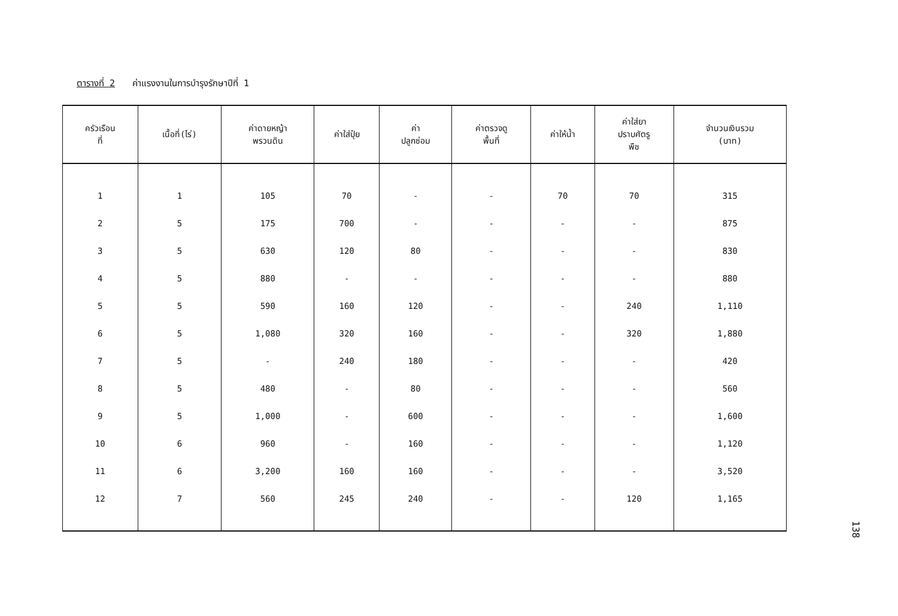ตารางที่ 2 ค่าแรงงานในการบำรุงรักษาปีที่ 1
| ครัวเรือน ที่ | เนื้อที่(ไร่) | ค่าดายหญ้า พรวนดิน | ค่าใส่ปุ๋ย | ค่า ปลูกซ่อม | ค่าตรวจดู พื้นที่ | ค่าให้น้ำ | ค่าใส่ยา ปราบศัตรู พืช | จำนวนเงินรวม (บาท) |
| --- | --- | --- | --- | --- | --- | --- | --- | --- |
| 1 | 1 | 105 | 70 | - | - | 70 | 70 | 315 |
| 2 | 5 | 175 | 700 | - | - | - | - | 875 |
| 3 | 5 | 630 | 120 | 80 | - | - | - | 830 |
| 4 | 5 | 880 | - | - | - | - | - | 880 |
| 5 | 5 | 590 | 160 | 120 | - | - | 240 | 1,110 |
| 6 | 5 | 1,080 | 320 | 160 | - | - | 320 | 1,880 |
| 7 | 5 | - | 240 | 180 | - | - | - | 420 |
| 8 | 5 | 480 | - | 80 | - | - | - | 560 |
| 9 | 5 | 1,000 | - | 600 | - | - | - | 1,600 |
| 10 | 6 | 960 | - | 160 | - | - | - | 1,120 |
| 11 | 6 | 3,200 | 160 | 160 | - | - | - | 3,520 |
| 12 | 7 | 560 | 245 | 240 | - | - | 120 | 1,165 |
138